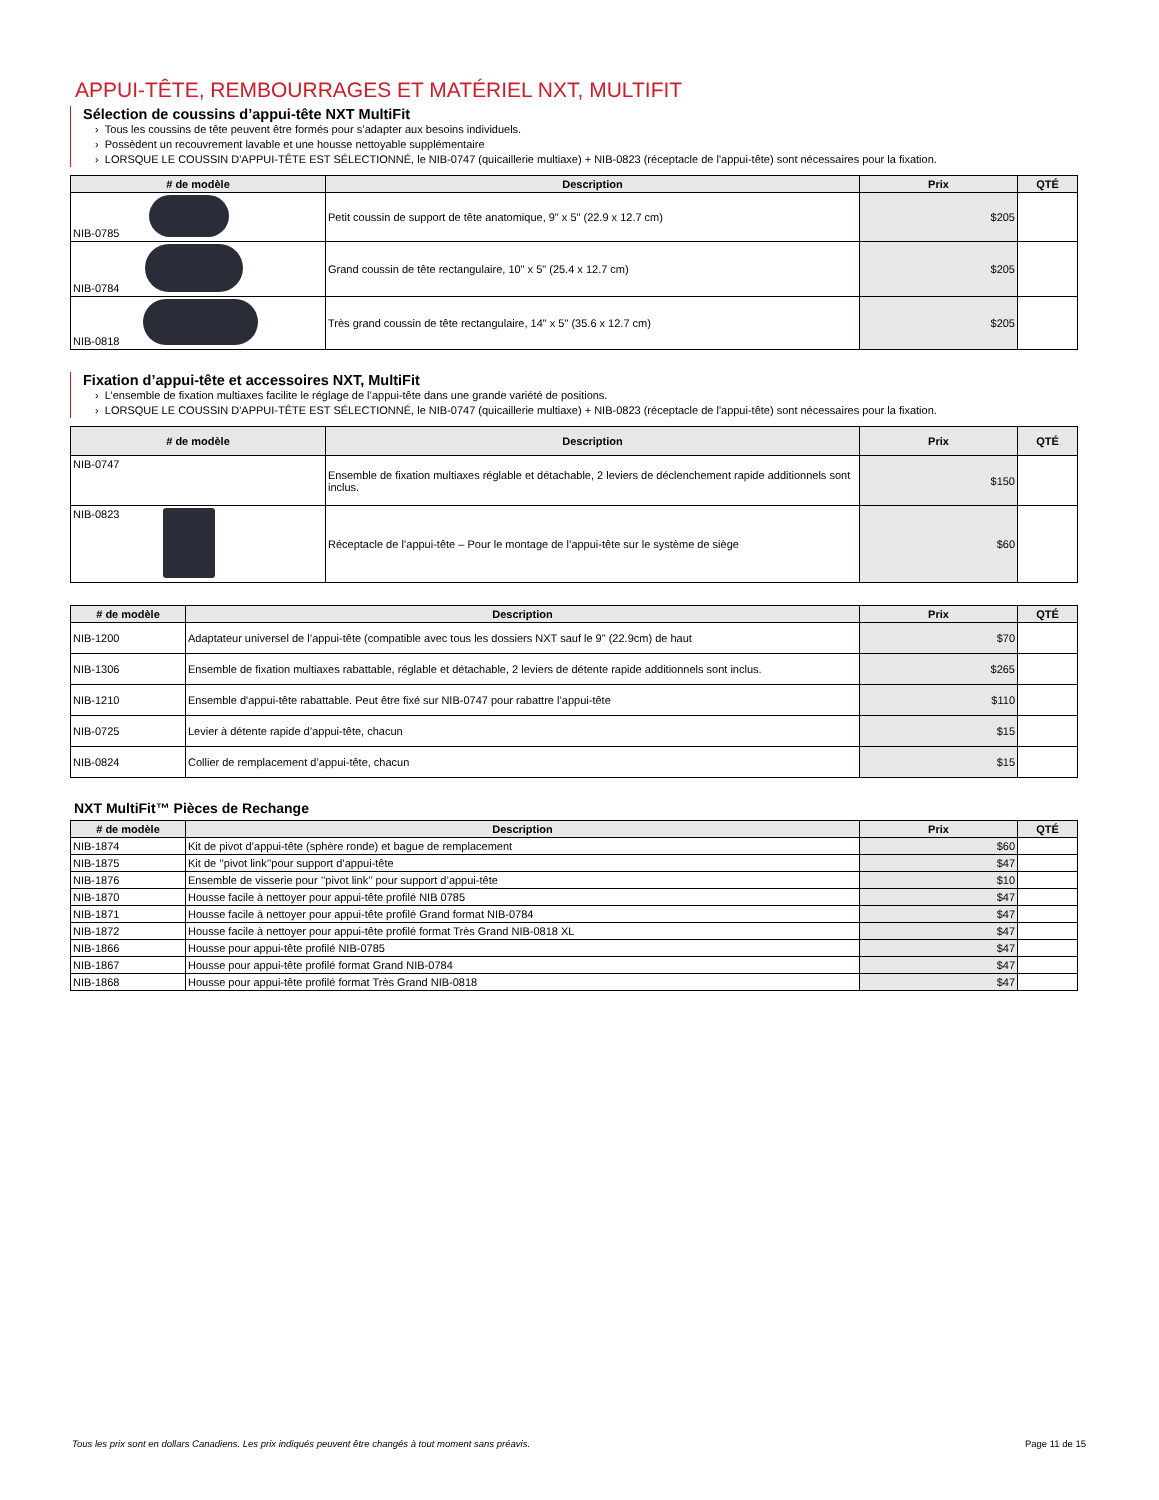APPUI-TÊTE, REMBOURRAGES ET MATÉRIEL NXT, MULTIFIT
Sélection de coussins d’appui-tête NXT MultiFit
› Tous les coussins de tête peuvent être formés pour s’adapter aux besoins individuels.
› Possèdent un recouvrement lavable et une housse nettoyable supplémentaire
› LORSQUE LE COUSSIN D'APPUI-TÊTE EST SÉLECTIONNÉ, le NIB-0747 (quicaillerie multiaxe) + NIB-0823 (réceptacle de l'appui-tête) sont nécessaires pour la fixation.
| # de modèle | Description | Prix | QTÉ |
| --- | --- | --- | --- |
| NIB-0785 | Petit coussin de support de tête anatomique, 9" x 5" (22.9 x 12.7 cm) | $205 | |
| NIB-0784 | Grand coussin de tête rectangulaire, 10" x 5" (25.4 x 12.7 cm) | $205 | |
| NIB-0818 | Très grand coussin de tête rectangulaire, 14" x 5" (35.6 x 12.7 cm) | $205 | |
Fixation d’appui-tête et accessoires NXT, MultiFit
› L’ensemble de fixation multiaxes facilite le réglage de l’appui-tête dans une grande variété de positions.
› LORSQUE LE COUSSIN D'APPUI-TÊTE EST SÉLECTIONNÉ, le NIB-0747 (quicaillerie multiaxe) + NIB-0823 (réceptacle de l'appui-tête) sont nécessaires pour la fixation.
| # de modèle | Description | Prix | QTÉ |
| --- | --- | --- | --- |
| NIB-0747 | Ensemble de fixation multiaxes réglable et détachable, 2 leviers de déclenchement rapide additionnels sont inclus. | $150 | |
| NIB-0823 | Réceptacle de l’appui-tête – Pour le montage de l’appui-tête sur le système de siège | $60 | |
| # de modèle | Description | Prix | QTÉ |
| --- | --- | --- | --- |
| NIB-1200 | Adaptateur universel de l’appui-tête (compatible avec tous les dossiers NXT sauf le 9" (22.9cm) de haut | $70 | |
| NIB-1306 | Ensemble de fixation multiaxes rabattable, réglable et détachable, 2 leviers de détente rapide additionnels sont inclus. | $265 | |
| NIB-1210 | Ensemble d'appui-tête rabattable. Peut être fixé sur NIB-0747 pour rabattre l’appui-tête | $110 | |
| NIB-0725 | Levier à détente rapide d’appui-tête, chacun | $15 | |
| NIB-0824 | Collier de remplacement d’appui-tête, chacun | $15 | |
NXT MultiFit™ Pièces de Rechange
| # de modèle | Description | Prix | QTÉ |
| --- | --- | --- | --- |
| NIB-1874 | Kit de pivot d’appui-tête (sphère ronde) et bague de remplacement | $60 | |
| NIB-1875 | Kit de ’’pivot link’’pour support d’appui-tête | $47 | |
| NIB-1876 | Ensemble de visserie pour ’’pivot link’’ pour support d’appui-tête | $10 | |
| NIB-1870 | Housse facile à nettoyer pour appui-tête profilé NIB 0785 | $47 | |
| NIB-1871 | Housse facile à nettoyer pour appui-tête profilé Grand format NIB-0784 | $47 | |
| NIB-1872 | Housse facile à nettoyer pour appui-tête profilé format Très Grand NIB-0818 XL | $47 | |
| NIB-1866 | Housse pour appui-tête profilé NIB-0785 | $47 | |
| NIB-1867 | Housse pour appui-tête profilé format Grand NIB-0784 | $47 | |
| NIB-1868 | Housse pour appui-tête profilé format Très Grand NIB-0818 | $47 | |
Tous les prix sont en dollars Canadiens. Les prix indiqués peuvent être changés à tout moment sans préavis. Page 11 de 15